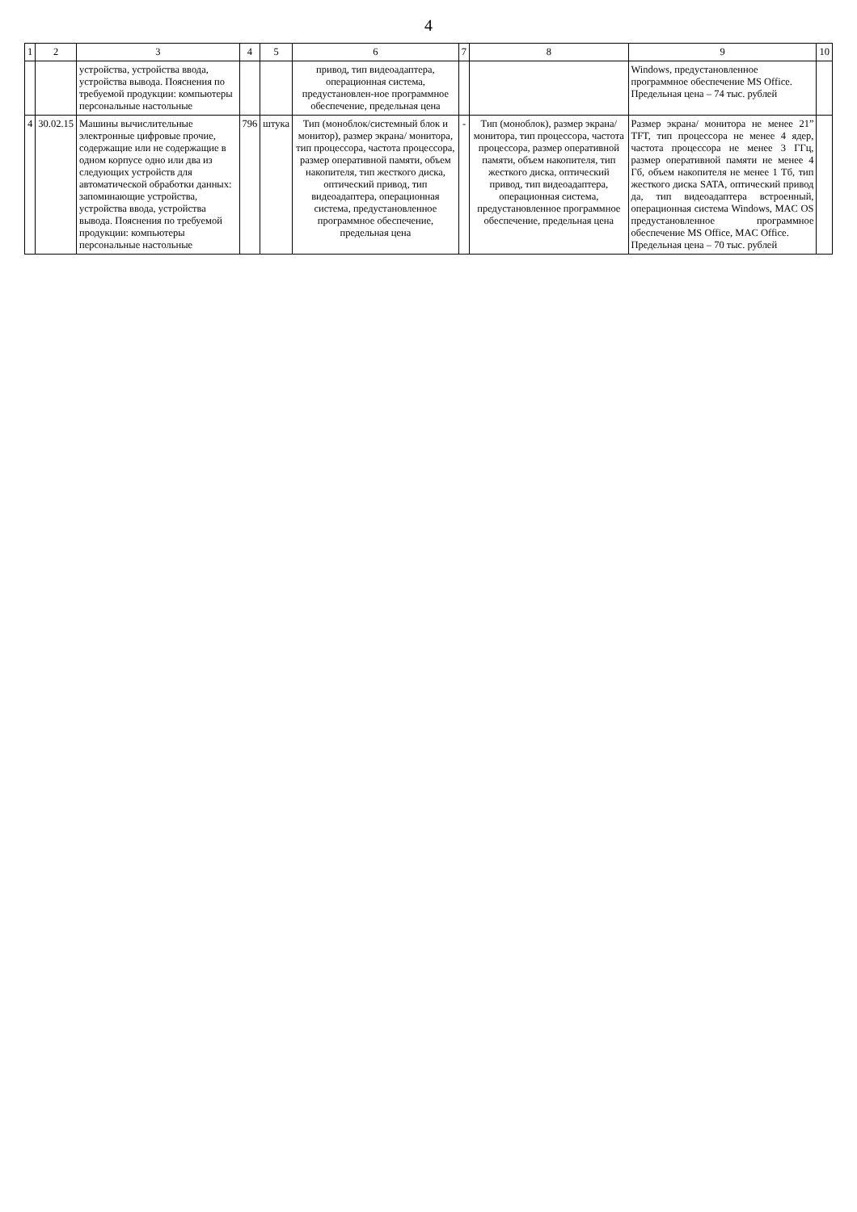4
| 1 | 2 | 3 | 4 | 5 | 6 | 7 | 8 | 9 | 10 |
| --- | --- | --- | --- | --- | --- | --- | --- | --- | --- |
| | | устройства, устройства ввода, устройства вывода. Пояснения по требуемой продукции: компьютеры персональные настольные | | | привод, тип видеоадаптера, операционная система, предустановлен-ное программное обеспечение, предельная цена | | | Windows, предустановленное программное обеспечение MS Office. Предельная цена – 74 тыс. рублей | |
| 4 | 30.02.15 | Машины вычислительные электронные цифровые прочие, содержащие или не содержащие в одном корпусе одно или два из следующих устройств для автоматической обработки данных: запоминающие устройства, устройства ввода, устройства вывода. Пояснения по требуемой продукции: компьютеры персональные настольные | 796 | штука | Тип (моноблок/системный блок и монитор), размер экрана/ монитора, тип процессора, частота процессора, размер оперативной памяти, объем накопителя, тип жесткого диска, оптический привод, тип видеоадаптера, операционная система, предустановленное программное обеспечение, предельная цена | - | Тип (моноблок), размер экрана/монитора, тип процессора, частота процессора, размер оперативной памяти, объем накопителя, тип жесткого диска, оптический привод, тип видеоадаптера, операционная система, предустановленное программное обеспечение, предельная цена | Размер экрана/ монитора не менее 21” TFT, тип процессора не менее 4 ядер, частота процессора не менее 3 ГГц, размер оперативной памяти не менее 4 Гб, объем накопителя не менее 1 Тб, тип жесткого диска SATA, оптический привод да, тип видеоадаптера встроенный, операционная система Windows, MAC OS предустановленное программное обеспечение MS Office, MAC Office. Предельная цена – 70 тыс. рублей | |